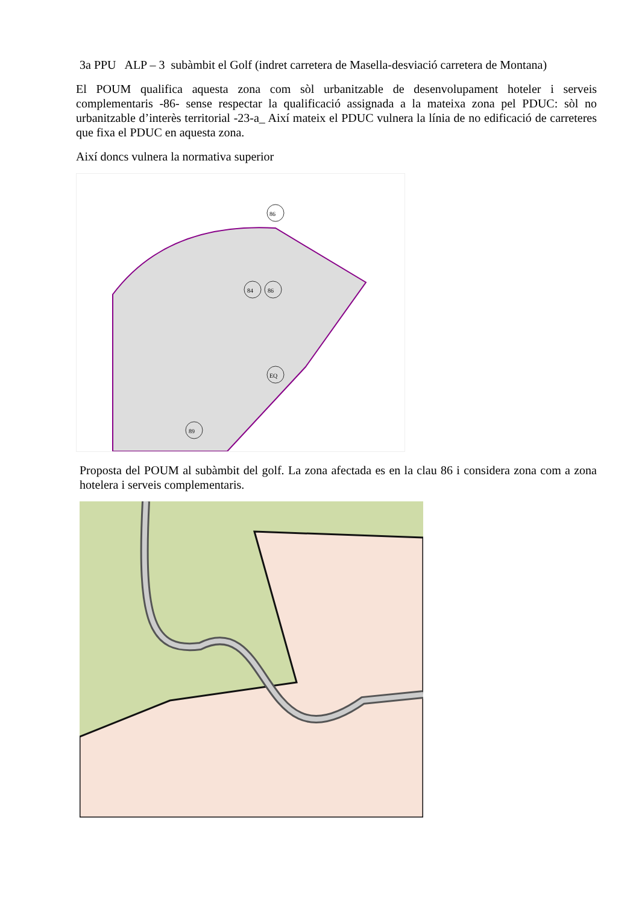3a PPU ALP – 3 subàmbit el Golf (indret carretera de Masella-desviació carretera de Montana)
El POUM qualifica aquesta zona com sòl urbanitzable de desenvolupament hoteler i serveis complementaris -86- sense respectar la qualificació assignada a la mateixa zona pel PDUC: sòl no urbanitzable d’interès territorial -23-a_ Així mateix el PDUC vulnera la línia de no edificació de carreteres que fixa el PDUC en aquesta zona.
Així doncs vulnera la normativa superior
86
84
86
EQ
89
Proposta del POUM al subàmbit del golf. La zona afectada es en la clau 86 i considera zona com a zona hotelera i serveis complementaris.